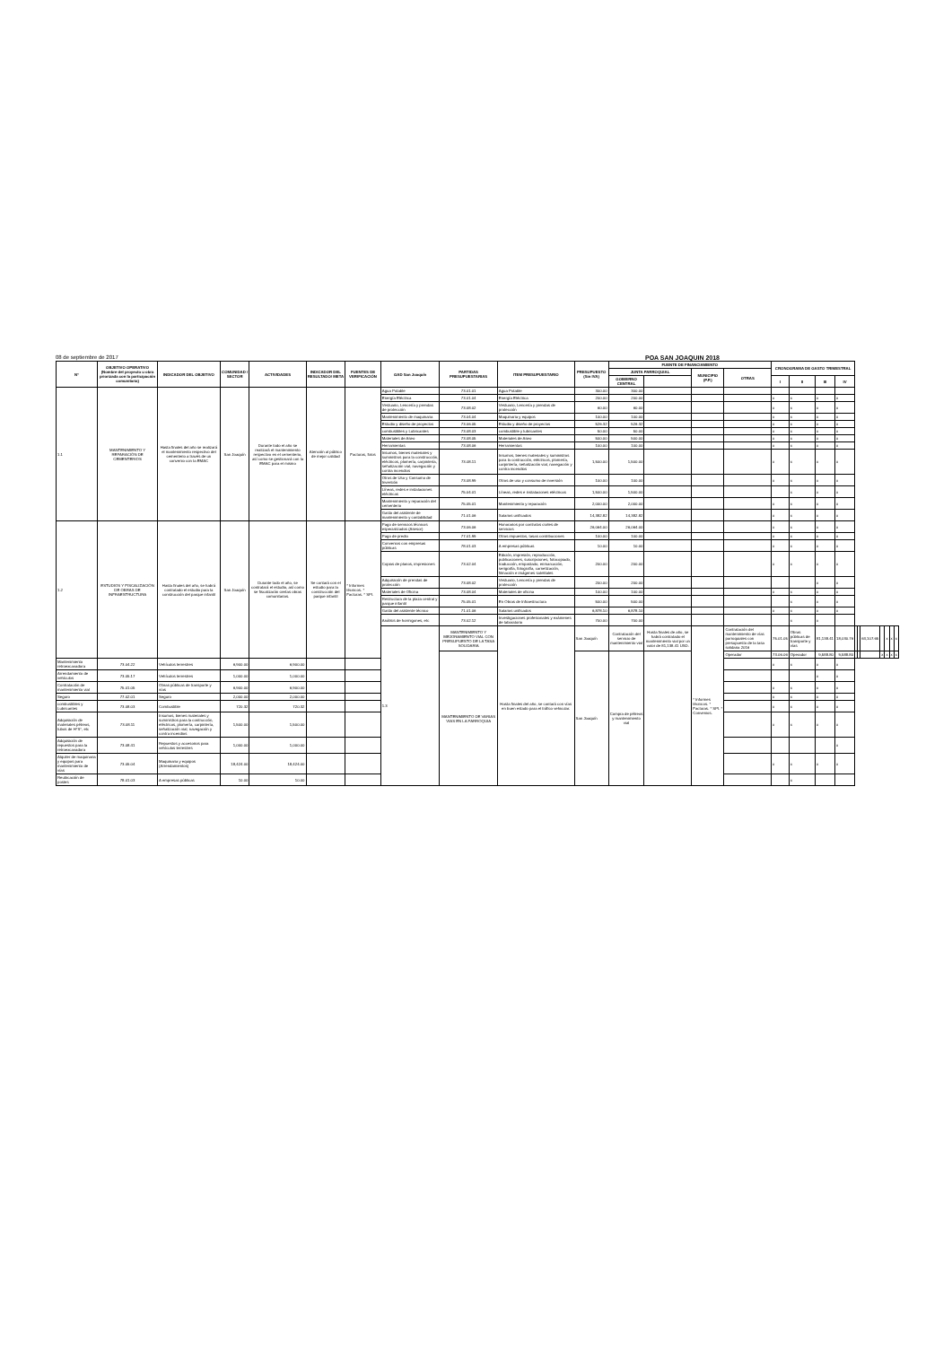08 de septiembre de 2017 POA SAN JOAQUIN 2018
| N° | OBJETIVO OPERATIVO (Nombre del proyecto u obra priorizada con la participación comunitaria) | INDICADOR DEL OBJETIVO | COMUNIDAD / SECTOR | ACTIVIDADES | INDICADOR DEL RESULTADO/ META | FUENTES DE VERIFICACIÓN | GAD San Joaquín | PARTIDAS PRESUPUESTARIAS | ITEM PRESUPUESTARIO | PRESUPUESTO (Sin IVA) | FUENTE DE FINANCIAMIENTO | | | | CRONOGRAMA DE GASTO TRIMESTRAL | | | | | | | | | | |
| --- | --- | --- | --- | --- | --- | --- | --- | --- | --- | --- | --- | --- | --- | --- | --- | --- | --- | --- | --- | --- | --- | --- | --- | --- | --- |
| | | | | | | | | | | | JUNTA PARROQUIAL | | MUNICIPIO (P.P.) | OTRAS | | | | | | | | | | | |
| | | | | | | | | | | | GOBIERNO CENTRAL | | | | I | II | III | IV | | | | | | | |
| 1.1 | MANTENIMIENTO Y REPARACIÓN DE CEMENTERIOS | Hasta finales del año se realizará el mantenimiento respectivo del cementerio a través de un convenio con la EMAC | San Joaquín | Durante todo el año se realizará el mantenimiento respectivo en el cementerio, así como se gestionará con la EMAC para el mismo | Atención al público de mejor calidad | Facturas, fotos | Agua Potable | 73.01.01 | Agua Potable | 300.00 | 300.00 | | | | | | | | | | | | | | |
| | | | | | | | Energía Eléctrica | 73.01.04 | Energía Eléctrica | 200.00 | 200.00 | | | | x | x | x | x | | | | | | | |
| | | | | | | | Vestuario, Lencería y prendas de protección | 73.08.02 | Vestuario, Lencería y prendas de protección | 60.00 | 60.00 | | | | x | x | x | x | | | | | | | |
| | | | | | | | Mantenimiento de maquinaria | 73.04.04 | Maquinaria y equipos | 100.00 | 100.00 | | | | x | x | x | x | | | | | | | |
| | | | | | | | Estudio y diseño de proyectos | 73.06.05 | Estudio y diseño de proyectos | 526.32 | 526.32 | | | | x | x | x | x | | | | | | | |
| | | | | | | | combustibles y Lubricantes | 73.08.03 | combustible y lubricantes | 50.00 | 50.00 | | | | x | x | x | x | | | | | | | |
| | | | | | | | Materiales de Aseo | 73.08.05 | Materiales de Aseo | 500.00 | 500.00 | | | | x | x | x | x | | | | | | | |
| | | | | | | | Herramientas | 73.08.06 | Herramientas | 100.00 | 100.00 | | | | x | x | x | x | | | | | | | |
| | | | | | | | Insumos, bienes materiales y suministros para la construcción, eléctricos, plomería, carpintería, señalización vial, navegación y contra incendios | 73.08.11 | Insumos, bienes materiales y suministros para la contrucción, eléctricos, plomería, carpintería, señalización vial, navegación y contra incendios | 1,500.00 | 1,500.00 | | | | x | x | x | x | | | | | | | |
| | | | | | | | Otros de Uso y Consumo de Inversión | 73.08.99 | Otros de uso y consumo de inversión | 100.00 | 100.00 | | | | x | x | x | x | | | | | | | |
| | | | | | | | Líneas, redes e instalaciones eléctricas | 75.04.01 | Líneas, redes e instalaciones eléctricas | 1,500.00 | 1,500.00 | | | | | x | x | x | | | | | | | |
| | | | | | | | Mantenimiento y reparación del cementerio | 75.05.01 | Mantenimiento y reparación | 2,000.00 | 2,000.00 | | | | x | x | x | x | | | | | | | |
| | | | | | | | Gasto del asistente de mantenimiento y contabilidad | 71.01.06 | Salarios unificados | 14,382.82 | 14,382.82 | | | | x | x | x | x | | | | | | | |
| 1.2 | ESTUDIOS Y FISCALIZACIÓN DE OBRAS DE INFRAESTRUCTURA | Hasta finales del año, se habrá contratado el estudio para la construcción del parque infantil | San Joaquín | Durante todo el año, se contratará el estudio, así como se fiscalizarán ciertas obras comunitarias. | Se contará con el estudio para la construcción del parque infantil | * Informes técnicos. * Facturas. * SPI. | Pago de servicios técnicos especializados (Asesor) | 73.06.06 | Honorarios por contratos civiles de servicios | 26,064.00 | 26,064.00 | | | | x | x | x | x | | | | | | | |
| | | | | | | | Pago de predio | 77.01.99 | Otros impuestos, tasas contribuciones | 100.00 | 100.00 | | | | x | x | x | x | | | | | | | |
| | | | | | | | Convenios con empresas públicas | 78.01.03 | A empresas públicas | 10.00 | 10.00 | | | | x | x | x | x | | | | | | | |
| | | | | | | | Copias de planos, impresiones | 73.02.04 | Edición, impresión, reproducción, publicaciones, suscripciones, fotocopiado, traducción, empastado, enmarcación, serigrafía, fotografía, carnetización, filmación e imágenes satelitales | 200.00 | 200.00 | | | | x | x | x | x | | | | | | | |
| | | | | | | | Adquisición de prendas de protección | 73.08.02 | Vestuario, Lencería y prendas de protección | 200.00 | 200.00 | | | | | | x | x | | | | | | | |
| | | | | | | | Materiales de Oficina | 73.08.04 | Materiales de oficina | 100.00 | 100.00 | | | | x | x | x | x | | | | | | | |
| | | | | | | | Restructura de la plaza central y parque infantil | 75.05.01 | En Obras de Infraestructura | 500.00 | 500.00 | | | | | x | x | x | | | | | | | |
| | | | | | | | Gasto del asistente técnico | 71.01.06 | Salarios unificados | 6,878.10 | 6,878.10 | | | | x | x | x | x | | | | | | | |
| | | | | | | | Análisis de hormigones, etc | 73.02.12 | Investigaciones profesionales y exámenes de laboratorio | 700.00 | 700.00 | | | | | x | x | | | | | | | | |
| | | | | | | | 1.3 | MANTENIMIENTO Y MEJORAMIENTO VIAL CON PRESUPUESTO DE LA TASA SOLIDARIA | Hasta finales del año, se contará con vías en buen estado para el tráfico vehicular. | San Joaquín | Contratación del servicio de mantenimiento vial | Hasta finales de año, se habrá contratado el mantenimiento vial por un valor de 81,138.41 USD. | * Informes técnicos. * Facturas. * SPI. * Convenios. | Contratación del mantenimiento de vías parroquiales con presupuesto de la tasa solidaria 2016 | 75.01.05 | Obras públicas de transporte y vías | 81,138.41 | 18,030.76 | | | 63,107.65 | | x | x | x |
| | | | | | | | | MANTENIMIENTO DE VARIAS VIAS EN LA PARROQUIA | | San Joaquín | Compra de pétreos y mantenimiento vial | | | Operador | 73.06.06 | Operador | 9,588.80 | 9,588.80 | | | | x | x | x | x |
| Mantenimiento retroexcavadora | 73.04.22 | Vehículos terrestres | 6,900.00 | 6,900.00 | | | | | | | | | | | x | x | x | x | | | | | | | |
| Arrendamiento de vehículos | 73.05.17 | Vehículos terrestres | 1,000.00 | 1,000.00 | | | | | | | | | | | | | x | x | | | | | | | |
| Contratación de mantenimiento vial | 75.01.05 | Obras públicas de transporte y vías | 6,900.00 | 6,900.00 | | | | | | | | | | | x | x | x | x | | | | | | | |
| Seguro | 77.02.01 | Seguro | 2,000.00 | 2,000.00 | | | | | | | | | | | x | x | x | x | | | | | | | |
| combustibles y Lubricantes | 73.08.03 | Combustible | 720.32 | 720.32 | | | | | | | | | | | x | x | x | x | | | | | | | |
| Adquisición de materiales pétreos, tubos de H°S°, etc | 73.08.11 | Insumos, bienes materiales y suministros para la contrucción, eléctricos, plomería, carpintería, señalización vial, navegación y contra incendios | 1,500.00 | 1,500.00 | | | | | | | | | | | x | x | x | x | | | | | | | |
| Adquisición de repuestos para la retroexcavadora | 73.08.41 | Repuestos y accesorios para vehículos terrestres | 1,000.00 | 1,000.00 | | | | | | | | | | | | | | x | | | | | | | |
| Alquiler de maquinaria y equipos para mantenimiento de vías | 73.05.04 | Maquinaria y equipos (Arrendamientos) | 18,424.00 | 18,424.00 | | | | | | | | | | | x | x | x | x | | | | | | | |
| Reubicación de postes | 78.01.03 | A empresas públicas | 10.00 | 10.00 | | | | | | | | | | | | x | | | | | | | | | |